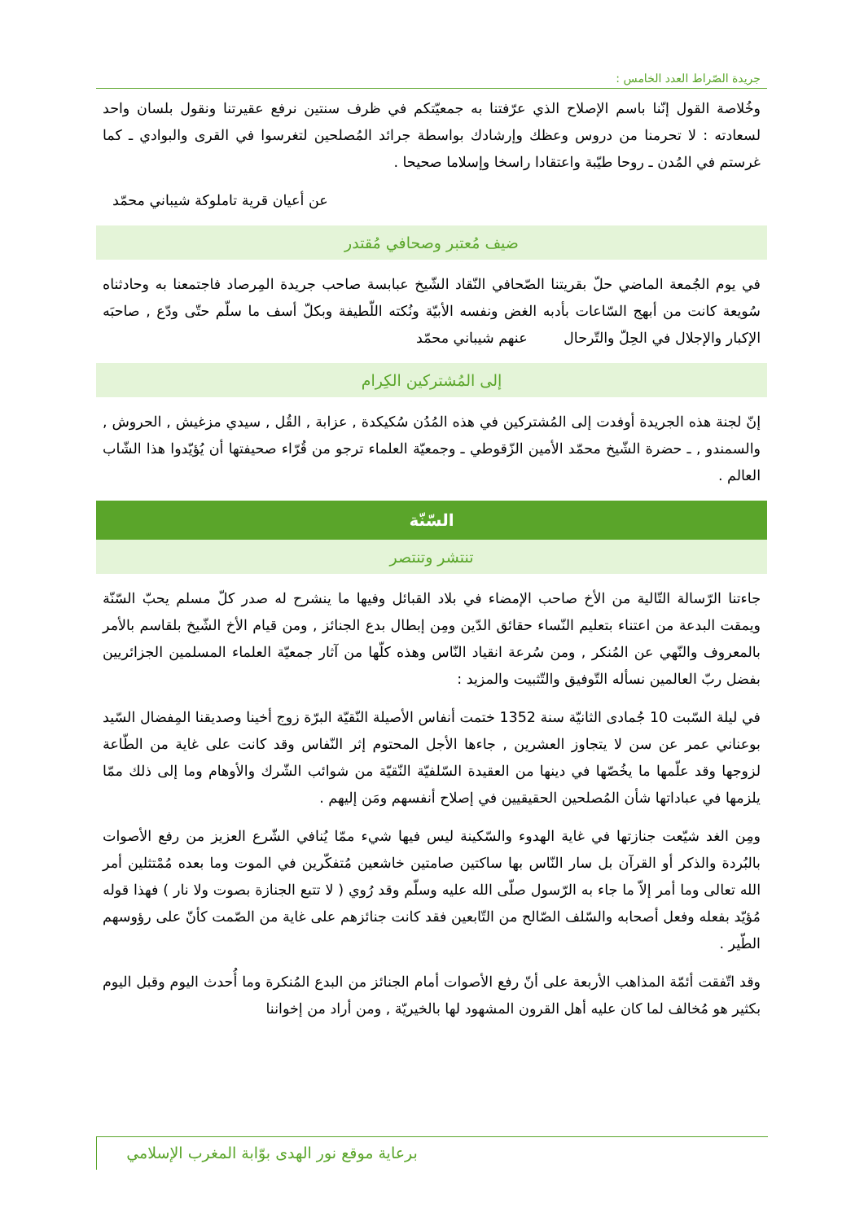جريدة الصّراط العدد الخامس :
وخُلاصة القول إنّنا باسم الإصلاح الذي عرّفتنا به جمعيّتكم في ظرف سنتين نرفع عقيرتنا ونقول بلسان واحد لسعادته : لا تحرمنا من دروس وعظك وإرشادك بواسطة جرائد المُصلحين لتغرسوا في القرى والبوادي ـ كما غرستم في المُدن ـ روحا طيّبة واعتقادا راسخا وإسلاما صحيحا .
عن أعيان قرية تاملوكة شيباني محمّد
ضيف مُعتبر وصحافي مُقتدر
في يوم الجُمعة الماضي حلّ بقريتنا الصّحافي النّقاد الشّيخ عبابسة صاحب جريدة المِرصاد فاجتمعنا به وحادثناه سُويعة كانت من أبهج السّاعات بأدبه الغض ونفسه الأبيّة ونُكته اللّطيفة وبكلّ أسف ما سلّم حتّى ودّع , صاحبَه الإكبار والإجلال في الحِلّ والتّرحال عنهم شيباني محمّد
إلى المُشتركين الكِرام
إنّ لجنة هذه الجريدة أوفدت إلى المُشتركين في هذه المُدُن سُكيكدة , عزابة , القُل , سيدي مزغيش , الحروش , والسمندو , ـ حضرة الشّيخ محمّد الأمين الزّقوطي ـ وجمعيّة العلماء ترجو من قُرّاء صحيفتها أن يُؤيّدوا هذا الشّاب العالم .
السّنّة
تنتشر وتنتصر
جاءتنا الرّسالة التّالية من الأخ صاحب الإمضاء في بلاد القبائل وفيها ما ينشرح له صدر كلّ مسلم يحبّ السّنّة ويمقت البدعة من اعتناء بتعليم النّساء حقائق الدّين ومِن إبطال بدع الجنائز , ومن قيام الأخ الشّيخ بلقاسم بالأمر بالمعروف والنّهي عن المُنكر , ومن سُرعة انقياد النّاس وهذه كلّها من آثار جمعيّة العلماء المسلمين الجزائريين بفضل ربّ العالمين نسأله التّوفيق والتّثبيت والمزيد :
في ليلة السّبت 10 جُمادى الثانيّة سنة 1352 ختمت أنفاس الأصيلة النّقيّة البرّة زوج أخينا وصديقنا المِفضال السّيد بوعناني عمر عن سن لا يتجاوز العشرين , جاءها الأجل المحتوم إثر النّفاس وقد كانت على غاية من الطّاعة لزوجها وقد علّمها ما يخُصّها في دينها من العقيدة السّلفيّة النّقيّة من شوائب الشّرك والأوهام وما إلى ذلك ممّا يلزمها في عباداتها شأن المُصلحين الحقيقيين في إصلاح أنفسهم ومَن إليهم .
ومِن الغد شيّعت جنازتها في غاية الهدوء والسّكينة ليس فيها شيء ممّا يُنافي الشّرع العزيز من رفع الأصوات بالبُردة والذكر أو القرآن بل سار النّاس بها ساكتين صامتين خاشعين مُتفكّرين في الموت وما بعده مُمْتثلين أمر الله تعالى وما أمر إلاّ ما جاء به الرّسول صلّى الله عليه وسلّم وقد رُوي ( لا تتبع الجنازة بصوت ولا نار ) فهذا قوله مُؤيّد بفعله وفعل أصحابه والسّلف الصّالح من التّابعين فقد كانت جنائزهم على غاية من الصّمت كأنّ على رؤوسهم الطّير .
وقد اتّفقت أئمّة المذاهب الأربعة على أنّ رفع الأصوات أمام الجنائز من البدع المُنكرة وما أُحدث اليوم وقبل اليوم بكثير هو مُخالف لما كان عليه أهل القرون المشهود لها بالخيريّة , ومن أراد من إخواننا
برعاية موقع نور الهدى بوّابة المغرب الإسلامي